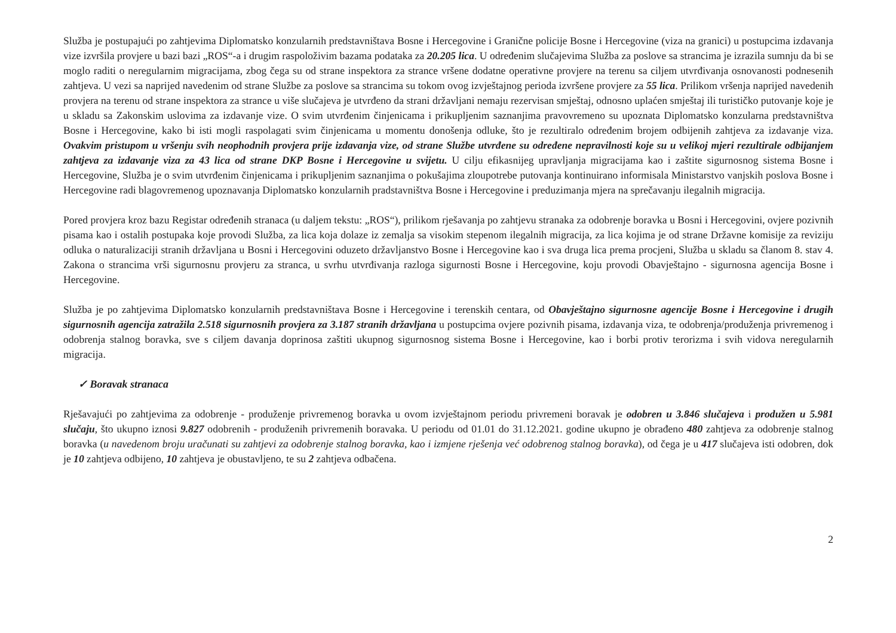Služba je postupajući po zahtjevima Diplomatsko konzularnih predstavništava Bosne i Hercegovine i Granične policije Bosne i Hercegovine (viza na granici) u postupcima izdavanja vize izvršila provjere u bazi bazi „ROS“-a i drugim raspoloživim bazama podataka za 20.205 lica. U određenim slučajevima Služba za poslove sa strancima je izrazila sumnju da bi se moglo raditi o neregularnim migracijama, zbog čega su od strane inspektora za strance vršene dodatne operativne provjere na terenu sa ciljem utvrđivanja osnovanosti podnesenih zahtjeva. U vezi sa naprijed navedenim od strane Službe za poslove sa strancima su tokom ovog izvještajnog perioda izvršene provjere za 55 lica. Prilikom vršenja naprijed navedenih provjera na terenu od strane inspektora za strance u više slučajeva je utvrđeno da strani državljani nemaju rezervisan smještaj, odnosno uplaćen smještaj ili turističko putovanje koje je u skladu sa Zakonskim uslovima za izdavanje vize. O svim utvrđenim činjenicama i prikupljenim saznanjima pravovremeno su upoznata Diplomatsko konzularna predstavništva Bosne i Hercegovine, kako bi isti mogli raspolagati svim činjenicama u momentu donošenja odluke, što je rezultiralo određenim brojem odbijenih zahtjeva za izdavanje viza. Ovakvim pristupom u vršenju svih neophodnih provjera prije izdavanja vize, od strane Službe utvrđene su određene nepravilnosti koje su u velikoj mjeri rezultirale odbijanjem zahtjeva za izdavanje viza za 43 lica od strane DKP Bosne i Hercegovine u svijetu. U cilju efikasnijeg upravljanja migracijama kao i zaštite sigurnosnog sistema Bosne i Hercegovine, Služba je o svim utvrđenim činjenicama i prikupljenim saznanjima o pokušajima zloupotrebe putovanja kontinuirano informisala Ministarstvo vanjskih poslova Bosne i Hercegovine radi blagovremenog upoznavanja Diplomatsko konzularnih pradstavništva Bosne i Hercegovine i preduzimanja mjera na sprečavanju ilegalnih migracija.
Pored provjera kroz bazu Registar određenih stranaca (u daljem tekstu: „ROS“), prilikom rješavanja po zahtjevu stranaka za odobrenje boravka u Bosni i Hercegovini, ovjere pozivnih pisama kao i ostalih postupaka koje provodi Služba, za lica koja dolaze iz zemalja sa visokim stepenom ilegalnih migracija, za lica kojima je od strane Državne komisije za reviziju odluka o naturalizaciji stranih državljana u Bosni i Hercegovini oduzeto državljanstvo Bosne i Hercegovine kao i sva druga lica prema procjeni, Služba u skladu sa članom 8. stav 4. Zakona o strancima vrši sigurnosnu provjeru za stranca, u svrhu utvrđivanja razloga sigurnosti Bosne i Hercegovine, koju provodi Obavještajno - sigurnosna agencija Bosne i Hercegovine.
Služba je po zahtjevima Diplomatsko konzularnih predstavništava Bosne i Hercegovine i terenskih centara, od Obavještajno sigurnosne agencije Bosne i Hercegovine i drugih sigurnosnih agencija zatražila 2.518 sigurnosnih provjera za 3.187 stranih državljana u postupcima ovjere pozivnih pisama, izdavanja viza, te odobrenja/produženja privremenog i odobrenja stalnog boravka, sve s ciljem davanja doprinosa zaštiti ukupnog sigurnosnog sistema Bosne i Hercegovine, kao i borbi protiv terorizma i svih vidova neregularnih migracija.
✓ Boravak stranaca
Rješavajući po zahtjevima za odobrenje - produženje privremenog boravka u ovom izvještajnom periodu privremeni boravak je odobren u 3.846 slučajeva i produžen u 5.981 slučaju, što ukupno iznosi 9.827 odobrenih - produženih privremenih boravaka. U periodu od 01.01 do 31.12.2021. godine ukupno je obrađeno 480 zahtjeva za odobrenje stalnog boravka (u navedenom broju uračunati su zahtjevi za odobrenje stalnog boravka, kao i izmjene rješenja već odobrenog stalnog boravka), od čega je u 417 slučajeva isti odobren, dok je 10 zahtjeva odbijeno, 10 zahtjeva je obustavljeno, te su 2 zahtjeva odbačena.
2